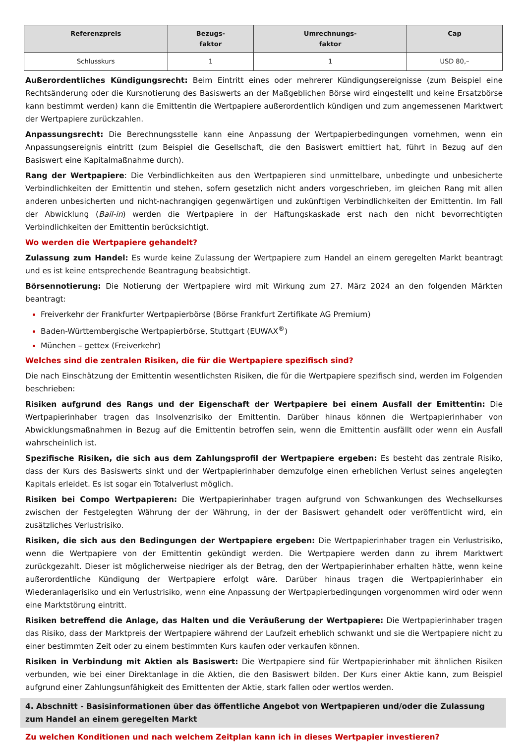| Referenzpreis | Bezugs- faktor | Umrechnungs- faktor | Cap |
| --- | --- | --- | --- |
| Schlusskurs | 1 | 1 | USD 80,– |
Außerordentliches Kündigungsrecht: Beim Eintritt eines oder mehrerer Kündigungsereignisse (zum Beispiel eine Rechtsänderung oder die Kursnotierung des Basiswerts an der Maßgeblichen Börse wird eingestellt und keine Ersatzbörse kann bestimmt werden) kann die Emittentin die Wertpapiere außerordentlich kündigen und zum angemessenen Marktwert der Wertpapiere zurückzahlen.
Anpassungsrecht: Die Berechnungsstelle kann eine Anpassung der Wertpapierbedingungen vornehmen, wenn ein Anpassungsereignis eintritt (zum Beispiel die Gesellschaft, die den Basiswert emittiert hat, führt in Bezug auf den Basiswert eine Kapitalmaßnahme durch).
Rang der Wertpapiere: Die Verbindlichkeiten aus den Wertpapieren sind unmittelbare, unbedingte und unbesicherte Verbindlichkeiten der Emittentin und stehen, sofern gesetzlich nicht anders vorgeschrieben, im gleichen Rang mit allen anderen unbesicherten und nicht-nachrangigen gegenwärtigen und zukünftigen Verbindlichkeiten der Emittentin. Im Fall der Abwicklung (Bail-in) werden die Wertpapiere in der Haftungskaskade erst nach den nicht bevorrechtigten Verbindlichkeiten der Emittentin berücksichtigt.
Wo werden die Wertpapiere gehandelt?
Zulassung zum Handel: Es wurde keine Zulassung der Wertpapiere zum Handel an einem geregelten Markt beantragt und es ist keine entsprechende Beantragung beabsichtigt.
Börsennotierung: Die Notierung der Wertpapiere wird mit Wirkung zum 27. März 2024 an den folgenden Märkten beantragt:
Freiverkehr der Frankfurter Wertpapierbörse (Börse Frankfurt Zertifikate AG Premium)
Baden-Württembergische Wertpapierbörse, Stuttgart (EUWAX<sup>®</sup>)
München – gettex (Freiverkehr)
Welches sind die zentralen Risiken, die für die Wertpapiere spezifisch sind?
Die nach Einschätzung der Emittentin wesentlichsten Risiken, die für die Wertpapiere spezifisch sind, werden im Folgenden beschrieben:
Risiken aufgrund des Rangs und der Eigenschaft der Wertpapiere bei einem Ausfall der Emittentin: Die Wertpapierinhaber tragen das Insolvenzrisiko der Emittentin. Darüber hinaus können die Wertpapierinhaber von Abwicklungsmaßnahmen in Bezug auf die Emittentin betroffen sein, wenn die Emittentin ausfällt oder wenn ein Ausfall wahrscheinlich ist.
Spezifische Risiken, die sich aus dem Zahlungsprofil der Wertpapiere ergeben: Es besteht das zentrale Risiko, dass der Kurs des Basiswerts sinkt und der Wertpapierinhaber demzufolge einen erheblichen Verlust seines angelegten Kapitals erleidet. Es ist sogar ein Totalverlust möglich.
Risiken bei Compo Wertpapieren: Die Wertpapierinhaber tragen aufgrund von Schwankungen des Wechselkurses zwischen der Festgelegten Währung der der Währung, in der der Basiswert gehandelt oder veröffentlicht wird, ein zusätzliches Verlustrisiko.
Risiken, die sich aus den Bedingungen der Wertpapiere ergeben: Die Wertpapierinhaber tragen ein Verlustrisiko, wenn die Wertpapiere von der Emittentin gekündigt werden. Die Wertpapiere werden dann zu ihrem Marktwert zurückgezahlt. Dieser ist möglicherweise niedriger als der Betrag, den der Wertpapierinhaber erhalten hätte, wenn keine außerordentliche Kündigung der Wertpapiere erfolgt wäre. Darüber hinaus tragen die Wertpapierinhaber ein Wiederanlagerisiko und ein Verlustrisiko, wenn eine Anpassung der Wertpapierbedingungen vorgenommen wird oder wenn eine Marktstörung eintritt.
Risiken betreffend die Anlage, das Halten und die Veräußerung der Wertpapiere: Die Wertpapierinhaber tragen das Risiko, dass der Marktpreis der Wertpapiere während der Laufzeit erheblich schwankt und sie die Wertpapiere nicht zu einer bestimmten Zeit oder zu einem bestimmten Kurs kaufen oder verkaufen können.
Risiken in Verbindung mit Aktien als Basiswert: Die Wertpapiere sind für Wertpapierinhaber mit ähnlichen Risiken verbunden, wie bei einer Direktanlage in die Aktien, die den Basiswert bilden. Der Kurs einer Aktie kann, zum Beispiel aufgrund einer Zahlungsunfähigkeit des Emittenten der Aktie, stark fallen oder wertlos werden.
4. Abschnitt - Basisinformationen über das öffentliche Angebot von Wertpapieren und/oder die Zulassung zum Handel an einem geregelten Markt
Zu welchen Konditionen und nach welchem Zeitplan kann ich in dieses Wertpapier investieren?